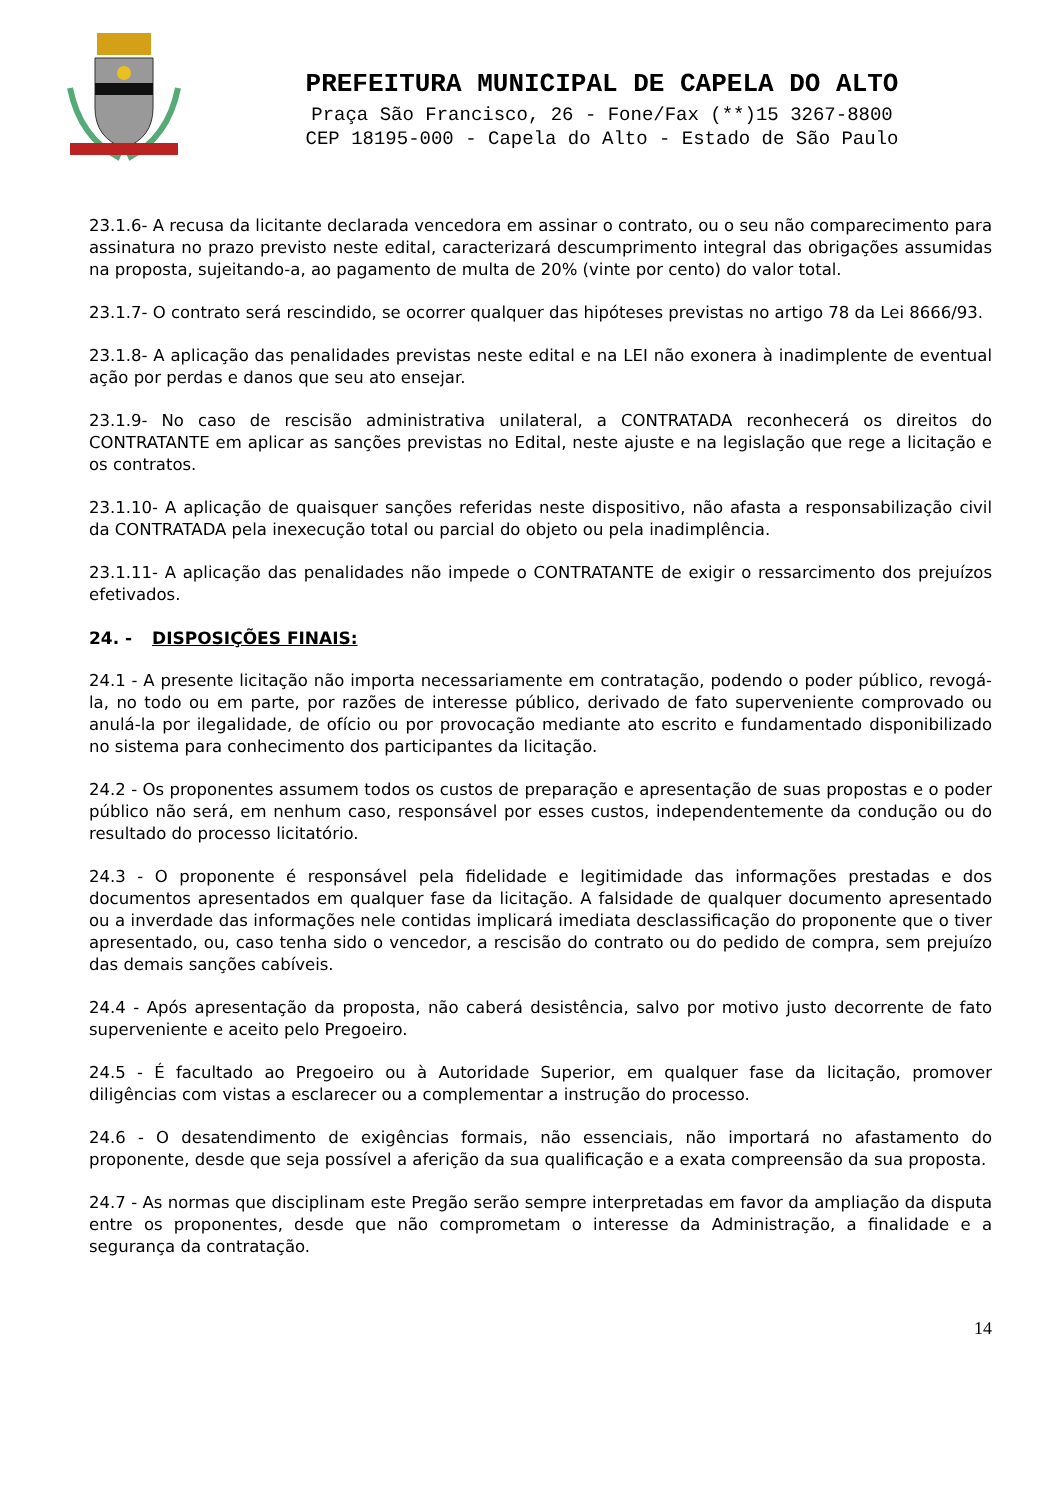PREFEITURA MUNICIPAL DE CAPELA DO ALTO
Praça São Francisco, 26 - Fone/Fax (**)15 3267-8800
CEP 18195-000 - Capela do Alto - Estado de São Paulo
23.1.6- A recusa da licitante declarada vencedora em assinar o contrato, ou o seu não comparecimento para assinatura no prazo previsto neste edital, caracterizará descumprimento integral das obrigações assumidas na proposta, sujeitando-a, ao pagamento de multa de 20% (vinte por cento) do valor total.
23.1.7- O contrato será rescindido, se ocorrer qualquer das hipóteses previstas no artigo 78 da Lei 8666/93.
23.1.8- A aplicação das penalidades previstas neste edital e na LEI não exonera à inadimplente de eventual ação por perdas e danos que seu ato ensejar.
23.1.9- No caso de rescisão administrativa unilateral, a CONTRATADA reconhecerá os direitos do CONTRATANTE em aplicar as sanções previstas no Edital, neste ajuste e na legislação que rege a licitação e os contratos.
23.1.10- A aplicação de quaisquer sanções referidas neste dispositivo, não afasta a responsabilização civil da CONTRATADA pela inexecução total ou parcial do objeto ou pela inadimplência.
23.1.11- A aplicação das penalidades não impede o CONTRATANTE de exigir o ressarcimento dos prejuízos efetivados.
24. - DISPOSIÇÕES FINAIS:
24.1 - A presente licitação não importa necessariamente em contratação, podendo o poder público, revogá-la, no todo ou em parte, por razões de interesse público, derivado de fato superveniente comprovado ou anulá-la por ilegalidade, de ofício ou por provocação mediante ato escrito e fundamentado disponibilizado no sistema para conhecimento dos participantes da licitação.
24.2 - Os proponentes assumem todos os custos de preparação e apresentação de suas propostas e o poder público não será, em nenhum caso, responsável por esses custos, independentemente da condução ou do resultado do processo licitatório.
24.3 - O proponente é responsável pela fidelidade e legitimidade das informações prestadas e dos documentos apresentados em qualquer fase da licitação. A falsidade de qualquer documento apresentado ou a inverdade das informações nele contidas implicará imediata desclassificação do proponente que o tiver apresentado, ou, caso tenha sido o vencedor, a rescisão do contrato ou do pedido de compra, sem prejuízo das demais sanções cabíveis.
24.4 - Após apresentação da proposta, não caberá desistência, salvo por motivo justo decorrente de fato superveniente e aceito pelo Pregoeiro.
24.5 - É facultado ao Pregoeiro ou à Autoridade Superior, em qualquer fase da licitação, promover diligências com vistas a esclarecer ou a complementar a instrução do processo.
24.6 - O desatendimento de exigências formais, não essenciais, não importará no afastamento do proponente, desde que seja possível a aferição da sua qualificação e a exata compreensão da sua proposta.
24.7 - As normas que disciplinam este Pregão serão sempre interpretadas em favor da ampliação da disputa entre os proponentes, desde que não comprometam o interesse da Administração, a finalidade e a segurança da contratação.
14